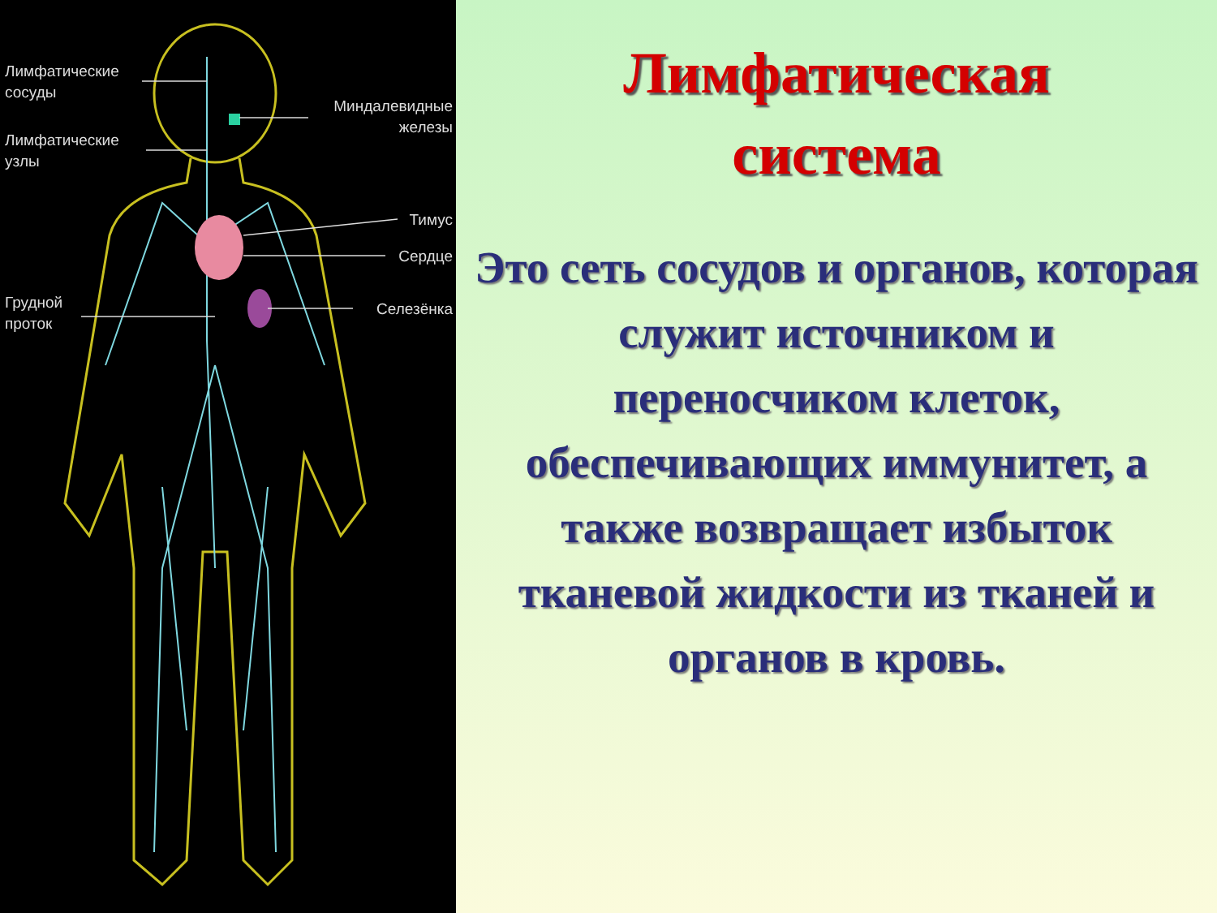Лимфатические
сосуды
Лимфатические
узлы
Миндалевидные
железы
Тимус
Сердце
Грудной
проток
Селезёнка
Лимфатическая
система
Это сеть сосудов и органов, которая служит источником и переносчиком клеток, обеспечивающих иммунитет, а также возвращает избыток тканевой жидкости из тканей и органов в кровь.